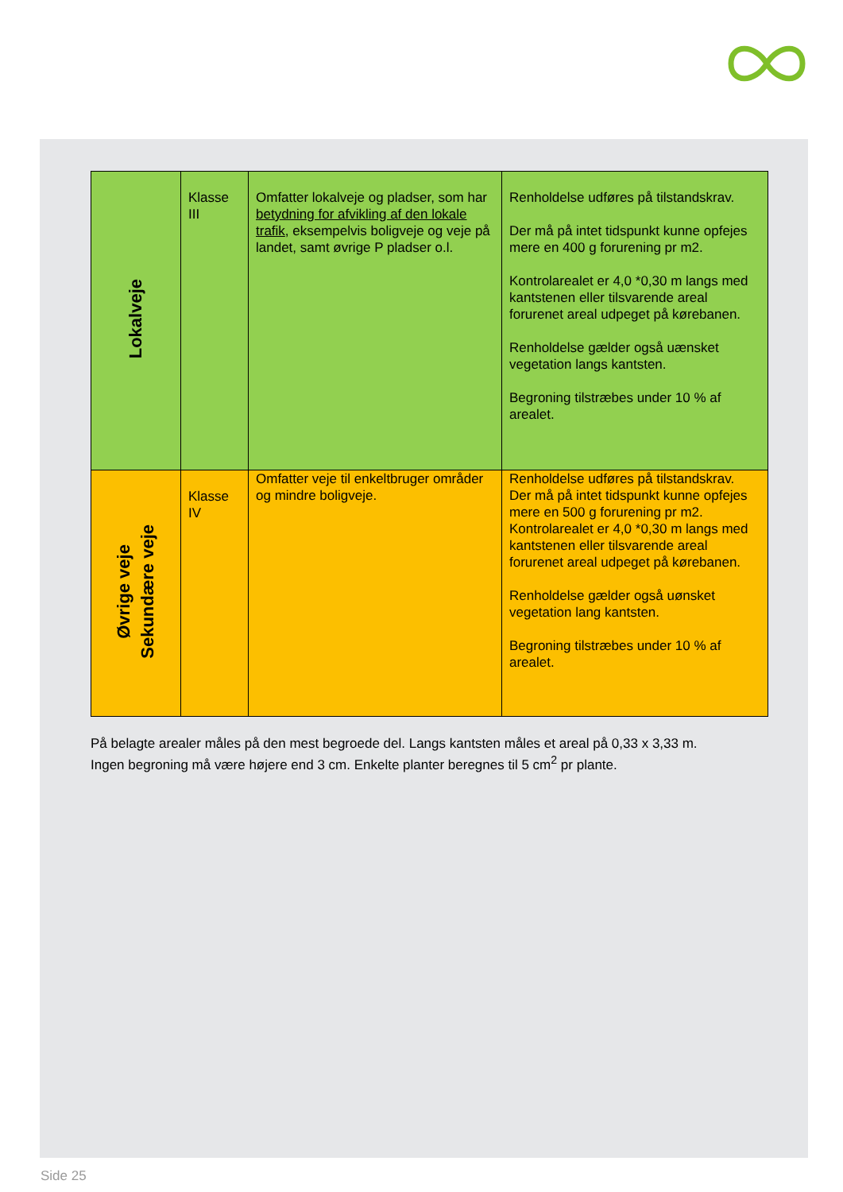| Lokalveje | Klasse III | Omfatter lokalveje og pladser, som har betydning for afvikling af den lokale trafik , eksempelvis boligveje og veje på landet, samt øvrige P pladser o.l. | Renholdelse udføres på tilstandskrav. Der må på intet tidspunkt kunne opfejes mere en 400 g forurening pr m2. Kontrolarealet er 4,0 *0,30 m langs med kantstenen eller tilsvarende areal forurenet areal udpeget på kørebanen. Renholdelse gælder også uænsket vegetation langs kantsten. Begroning tilstræbes under 10 % af arealet. |
| Øvrige veje Sekundære veje | Klasse IV | Omfatter veje til enkeltbruger områder og mindre boligveje. | Renholdelse udføres på tilstandskrav. Der må på intet tidspunkt kunne opfejes mere en 500 g forurening pr m2. Kontrolarealet er 4,0 *0,30 m langs med kantstenen eller tilsvarende areal forurenet areal udpeget på kørebanen. Renholdelse gælder også uønsket vegetation lang kantsten. Begroning tilstræbes under 10 % af arealet. |
På belagte arealer måles på den mest begroede del. Langs kantsten måles et areal på 0,33 x 3,33 m.
Ingen begroning må være højere end 3 cm. Enkelte planter beregnes til 5 cm<sup>2</sup> pr plante.
Side 25